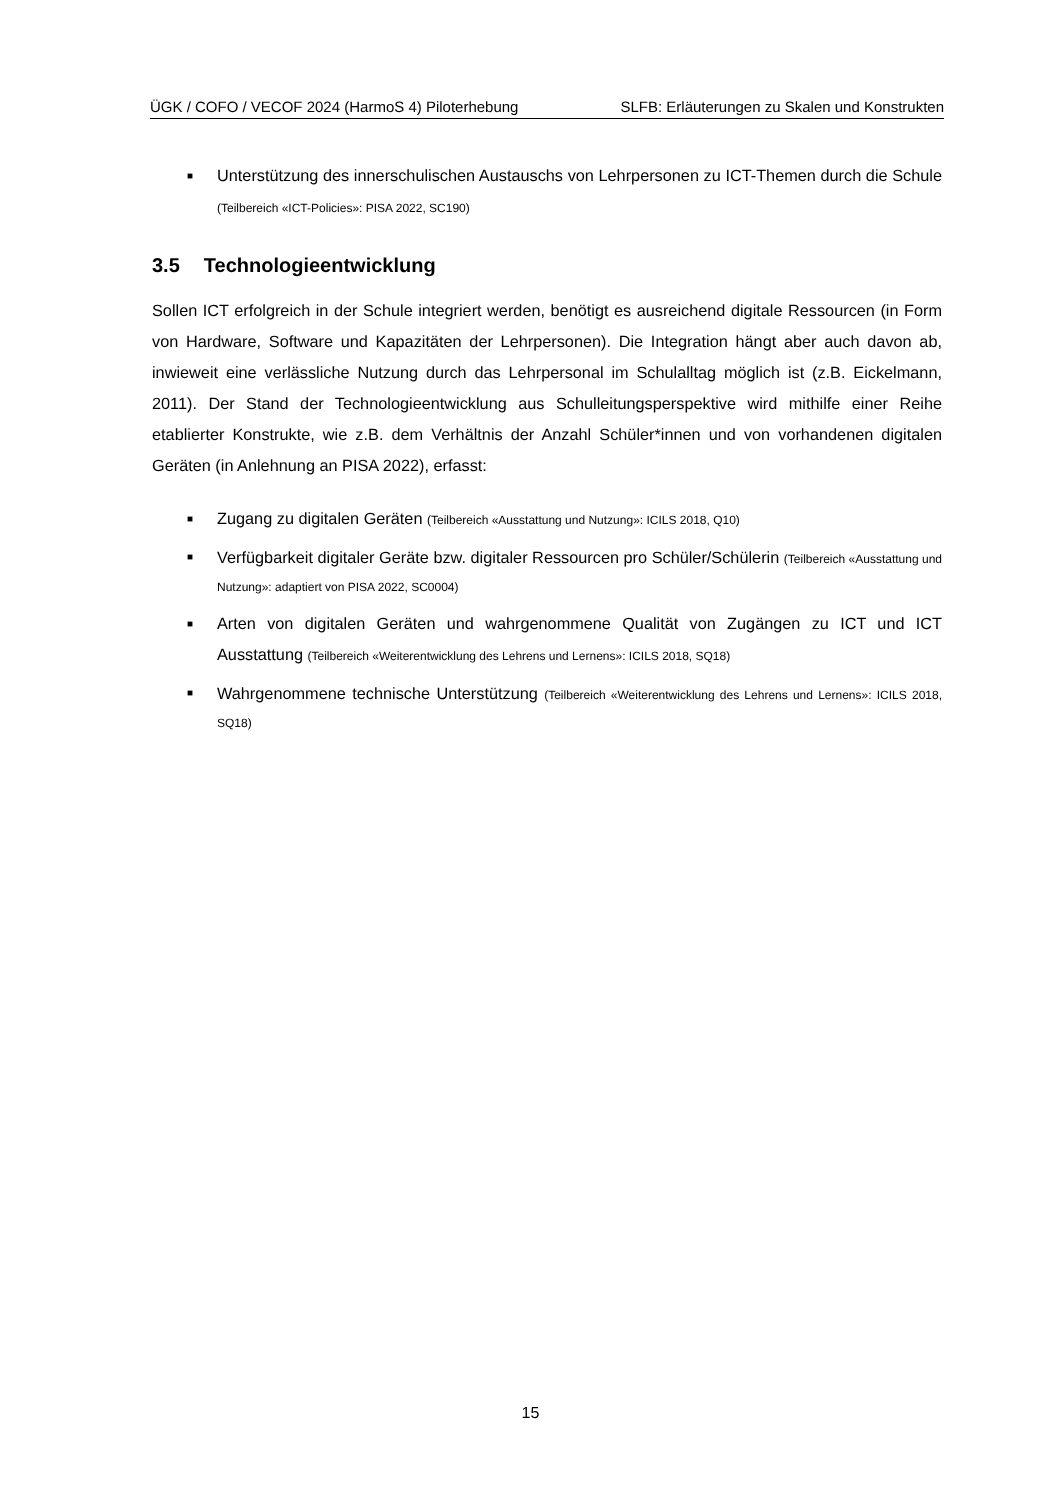ÜGK / COFO / VECOF 2024 (HarmoS 4) Piloterhebung SLFB: Erläuterungen zu Skalen und Konstrukten
■ Unterstützung des innerschulischen Austauschs von Lehrpersonen zu ICT-Themen durch die Schule (Teilbereich «ICT-Policies»: PISA 2022, SC190)
3.5 Technologieentwicklung
Sollen ICT erfolgreich in der Schule integriert werden, benötigt es ausreichend digitale Ressourcen (in Form von Hardware, Software und Kapazitäten der Lehrpersonen). Die Integration hängt aber auch davon ab, inwieweit eine verlässliche Nutzung durch das Lehrpersonal im Schulalltag möglich ist (z.B. Eickelmann, 2011). Der Stand der Technologieentwicklung aus Schulleitungsperspektive wird mithilfe einer Reihe etablierter Konstrukte, wie z.B. dem Verhältnis der Anzahl Schüler*innen und von vorhandenen digitalen Geräten (in Anlehnung an PISA 2022), erfasst:
■ Zugang zu digitalen Geräten (Teilbereich «Ausstattung und Nutzung»: ICILS 2018, Q10)
■ Verfügbarkeit digitaler Geräte bzw. digitaler Ressourcen pro Schüler/Schülerin (Teilbereich «Ausstattung und Nutzung»: adaptiert von PISA 2022, SC0004)
■ Arten von digitalen Geräten und wahrgenommene Qualität von Zugängen zu ICT und ICT Ausstattung (Teilbereich «Weiterentwicklung des Lehrens und Lernens»: ICILS 2018, SQ18)
■ Wahrgenommene technische Unterstützung (Teilbereich «Weiterentwicklung des Lehrens und Lernens»: ICILS 2018, SQ18)
15